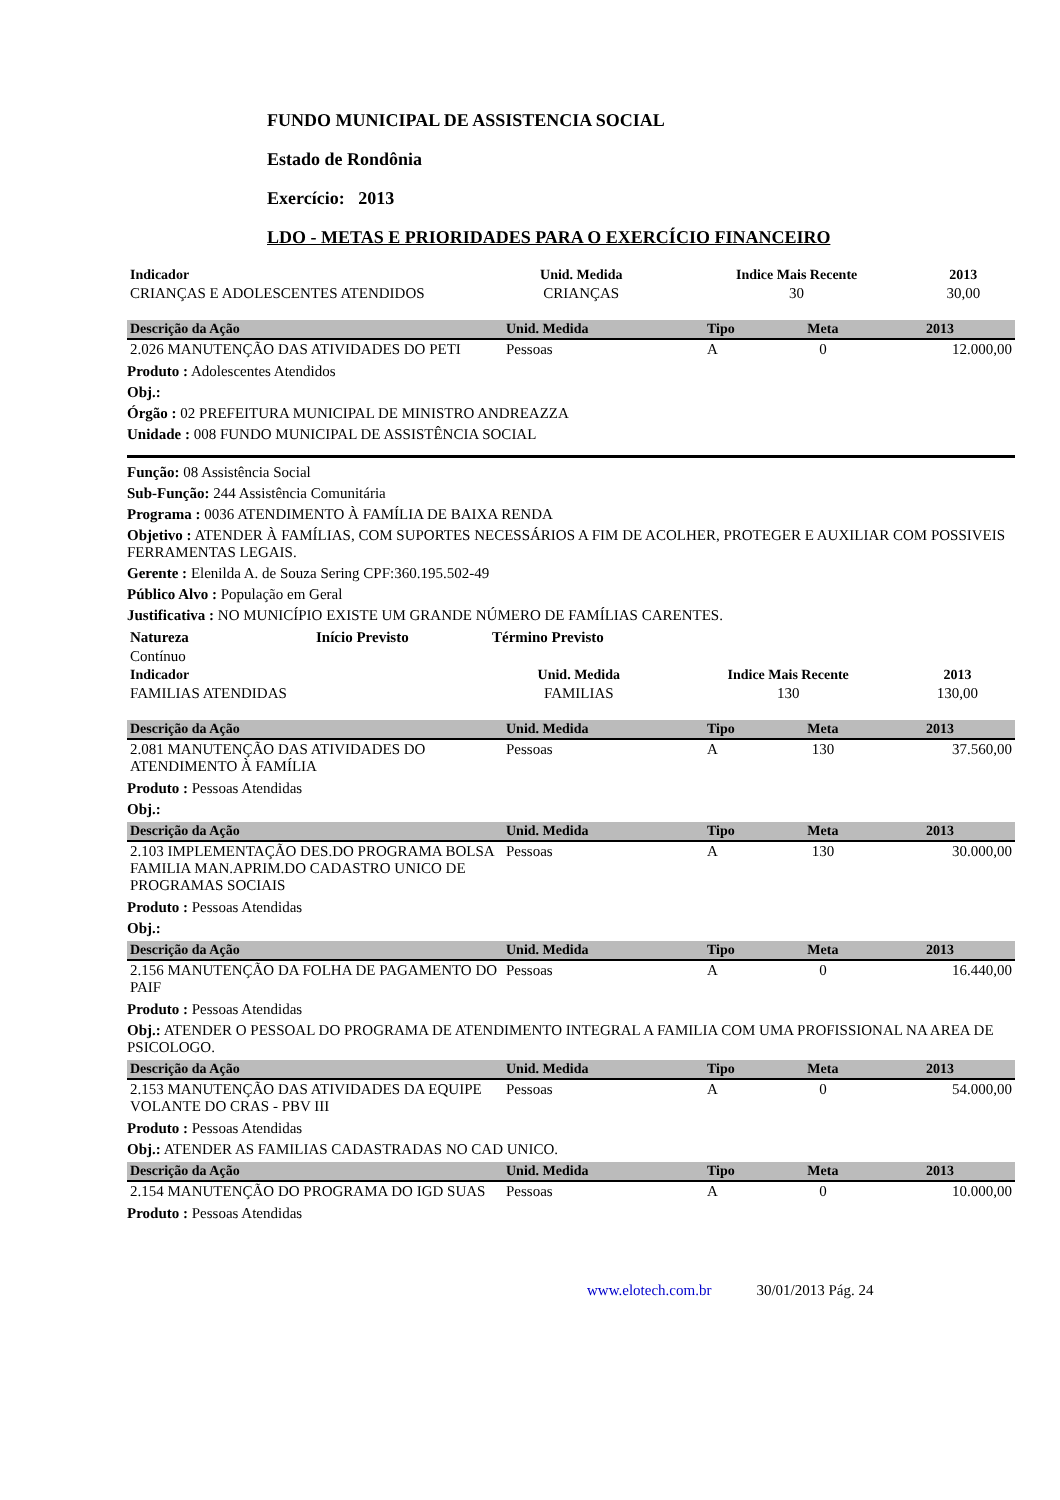FUNDO MUNICIPAL DE ASSISTENCIA SOCIAL
Estado de Rondônia
Exercício: 2013
LDO - METAS E PRIORIDADES PARA O EXERCÍCIO FINANCEIRO
| Indicador | Unid. Medida | Indice Mais Recente | 2013 | |
| --- | --- | --- | --- | --- |
| CRIANÇAS E ADOLESCENTES ATENDIDOS | CRIANÇAS | 30 | 30,00 | |
| Descrição da Ação | Unid. Medida | Tipo | Meta | 2013 |
| --- | --- | --- | --- | --- |
| 2.026 MANUTENÇÃO DAS ATIVIDADES DO PETI | Pessoas | A | 0 | 12.000,00 |
Produto : Adolescentes Atendidos
Obj.:
Órgão : 02 PREFEITURA MUNICIPAL DE MINISTRO ANDREAZZA
Unidade : 008 FUNDO MUNICIPAL DE ASSISTÊNCIA SOCIAL
Função: 08 Assistência Social
Sub-Função: 244 Assistência Comunitária
Programa : 0036 ATENDIMENTO À FAMÍLIA DE BAIXA RENDA
Objetivo : ATENDER À FAMÍLIAS, COM SUPORTES NECESSÁRIOS A FIM DE ACOLHER, PROTEGER E AUXILIAR COM POSSIVEIS FERRAMENTAS LEGAIS.
Gerente : Elenilda A. de Souza Sering CPF:360.195.502-49
Público Alvo : População em Geral
Justificativa : NO MUNICÍPIO EXISTE UM GRANDE NÚMERO DE FAMÍLIAS CARENTES.
| Natureza | Início Previsto | Término Previsto |
| --- | --- | --- |
| Contínuo | | |
| Indicador | Unid. Medida | Indice Mais Recente | 2013 | |
| --- | --- | --- | --- | --- |
| FAMILIAS ATENDIDAS | FAMILIAS | 130 | 130,00 | |
| Descrição da Ação | Unid. Medida | Tipo | Meta | 2013 |
| --- | --- | --- | --- | --- |
| 2.081 MANUTENÇÃO DAS ATIVIDADES DO ATENDIMENTO À FAMÍLIA | Pessoas | A | 130 | 37.560,00 |
Produto : Pessoas Atendidas
Obj.:
| Descrição da Ação | Unid. Medida | Tipo | Meta | 2013 |
| --- | --- | --- | --- | --- |
| 2.103 IMPLEMENTAÇÃO DES.DO PROGRAMA BOLSA FAMILIA MAN.APRIM.DO CADASTRO UNICO DE PROGRAMAS SOCIAIS | Pessoas | A | 130 | 30.000,00 |
Produto : Pessoas Atendidas
Obj.:
| Descrição da Ação | Unid. Medida | Tipo | Meta | 2013 |
| --- | --- | --- | --- | --- |
| 2.156 MANUTENÇÃO DA FOLHA DE PAGAMENTO DO PAIF | Pessoas | A | 0 | 16.440,00 |
Produto : Pessoas Atendidas
Obj.: ATENDER O PESSOAL DO PROGRAMA DE ATENDIMENTO INTEGRAL A FAMILIA COM UMA PROFISSIONAL NA AREA DE PSICOLOGO.
| Descrição da Ação | Unid. Medida | Tipo | Meta | 2013 |
| --- | --- | --- | --- | --- |
| 2.153 MANUTENÇÃO DAS ATIVIDADES DA EQUIPE VOLANTE DO CRAS - PBV III | Pessoas | A | 0 | 54.000,00 |
Produto : Pessoas Atendidas
Obj.: ATENDER AS FAMILIAS CADASTRADAS NO CAD UNICO.
| Descrição da Ação | Unid. Medida | Tipo | Meta | 2013 |
| --- | --- | --- | --- | --- |
| 2.154 MANUTENÇÃO DO PROGRAMA DO IGD SUAS | Pessoas | A | 0 | 10.000,00 |
Produto : Pessoas Atendidas
www.elotech.com.br 30/01/2013 Pág. 24